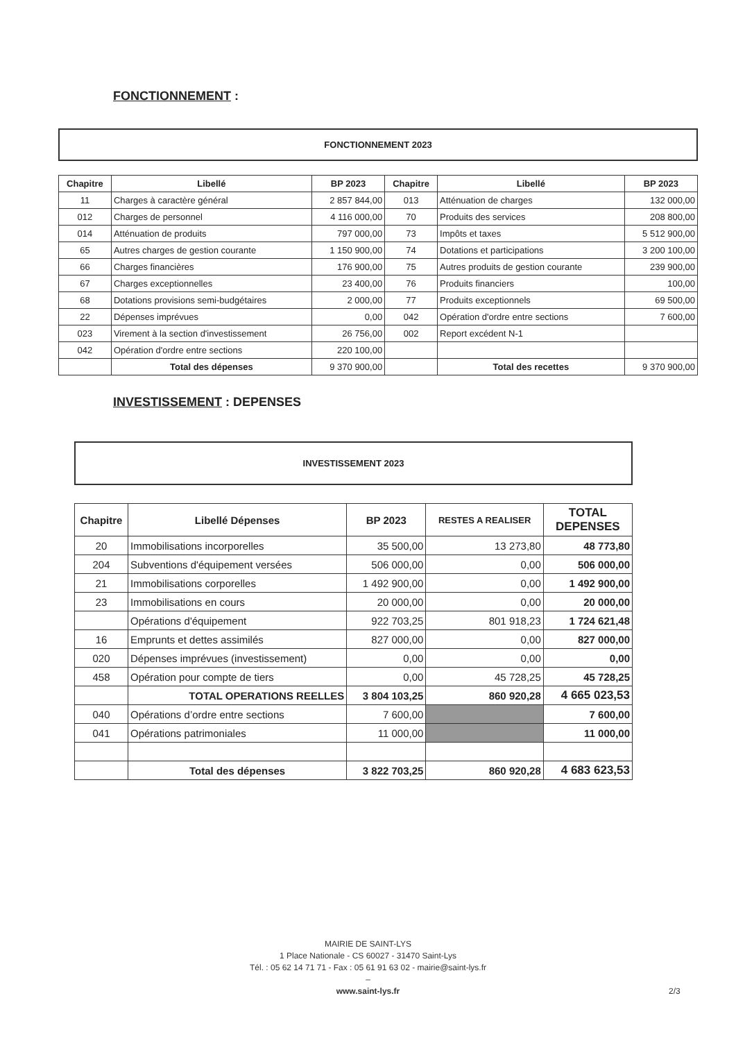FONCTIONNEMENT :
FONCTIONNEMENT 2023
| Chapitre | Libellé | BP 2023 | Chapitre | Libellé | BP 2023 |
| --- | --- | --- | --- | --- | --- |
| 11 | Charges à caractère général | 2 857 844,00 | 013 | Atténuation de charges | 132 000,00 |
| 012 | Charges de personnel | 4 116 000,00 | 70 | Produits des services | 208 800,00 |
| 014 | Atténuation de produits | 797 000,00 | 73 | Impôts et taxes | 5 512 900,00 |
| 65 | Autres charges de gestion courante | 1 150 900,00 | 74 | Dotations et participations | 3 200 100,00 |
| 66 | Charges financières | 176 900,00 | 75 | Autres produits de gestion courante | 239 900,00 |
| 67 | Charges exceptionnelles | 23 400,00 | 76 | Produits financiers | 100,00 |
| 68 | Dotations provisions semi-budgétaires | 2 000,00 | 77 | Produits exceptionnels | 69 500,00 |
| 22 | Dépenses imprévues | 0,00 | 042 | Opération d'ordre entre sections | 7 600,00 |
| 023 | Virement à la section d'investissement | 26 756,00 | 002 | Report excédent N-1 | |
| 042 | Opération d'ordre entre sections | 220 100,00 | | | |
| | Total des dépenses | 9 370 900,00 | | Total des recettes | 9 370 900,00 |
INVESTISSEMENT : DEPENSES
INVESTISSEMENT 2023
| Chapitre | Libellé Dépenses | BP 2023 | RESTES A REALISER | TOTAL DEPENSES |
| --- | --- | --- | --- | --- |
| 20 | Immobilisations incorporelles | 35 500,00 | 13 273,80 | 48 773,80 |
| 204 | Subventions d'équipement versées | 506 000,00 | 0,00 | 506 000,00 |
| 21 | Immobilisations corporelles | 1 492 900,00 | 0,00 | 1 492 900,00 |
| 23 | Immobilisations en cours | 20 000,00 | 0,00 | 20 000,00 |
| | Opérations d'équipement | 922 703,25 | 801 918,23 | 1 724 621,48 |
| 16 | Emprunts et dettes assimilés | 827 000,00 | 0,00 | 827 000,00 |
| 020 | Dépenses imprévues (investissement) | 0,00 | 0,00 | 0,00 |
| 458 | Opération pour compte de tiers | 0,00 | 45 728,25 | 45 728,25 |
| | TOTAL OPERATIONS REELLES | 3 804 103,25 | 860 920,28 | 4 665 023,53 |
| 040 | Opérations d’ordre entre sections | 7 600,00 | | 7 600,00 |
| 041 | Opérations patrimoniales | 11 000,00 | | 11 000,00 |
| | Total des dépenses | 3 822 703,25 | 860 920,28 | 4 683 623,53 |
MAIRIE DE SAINT-LYS
1 Place Nationale - CS 60027 - 31470 Saint-Lys
Tél. : 05 62 14 71 71 - Fax : 05 61 91 63 02 - mairie@saint-lys.fr
–
www.saint-lys.fr 2/3